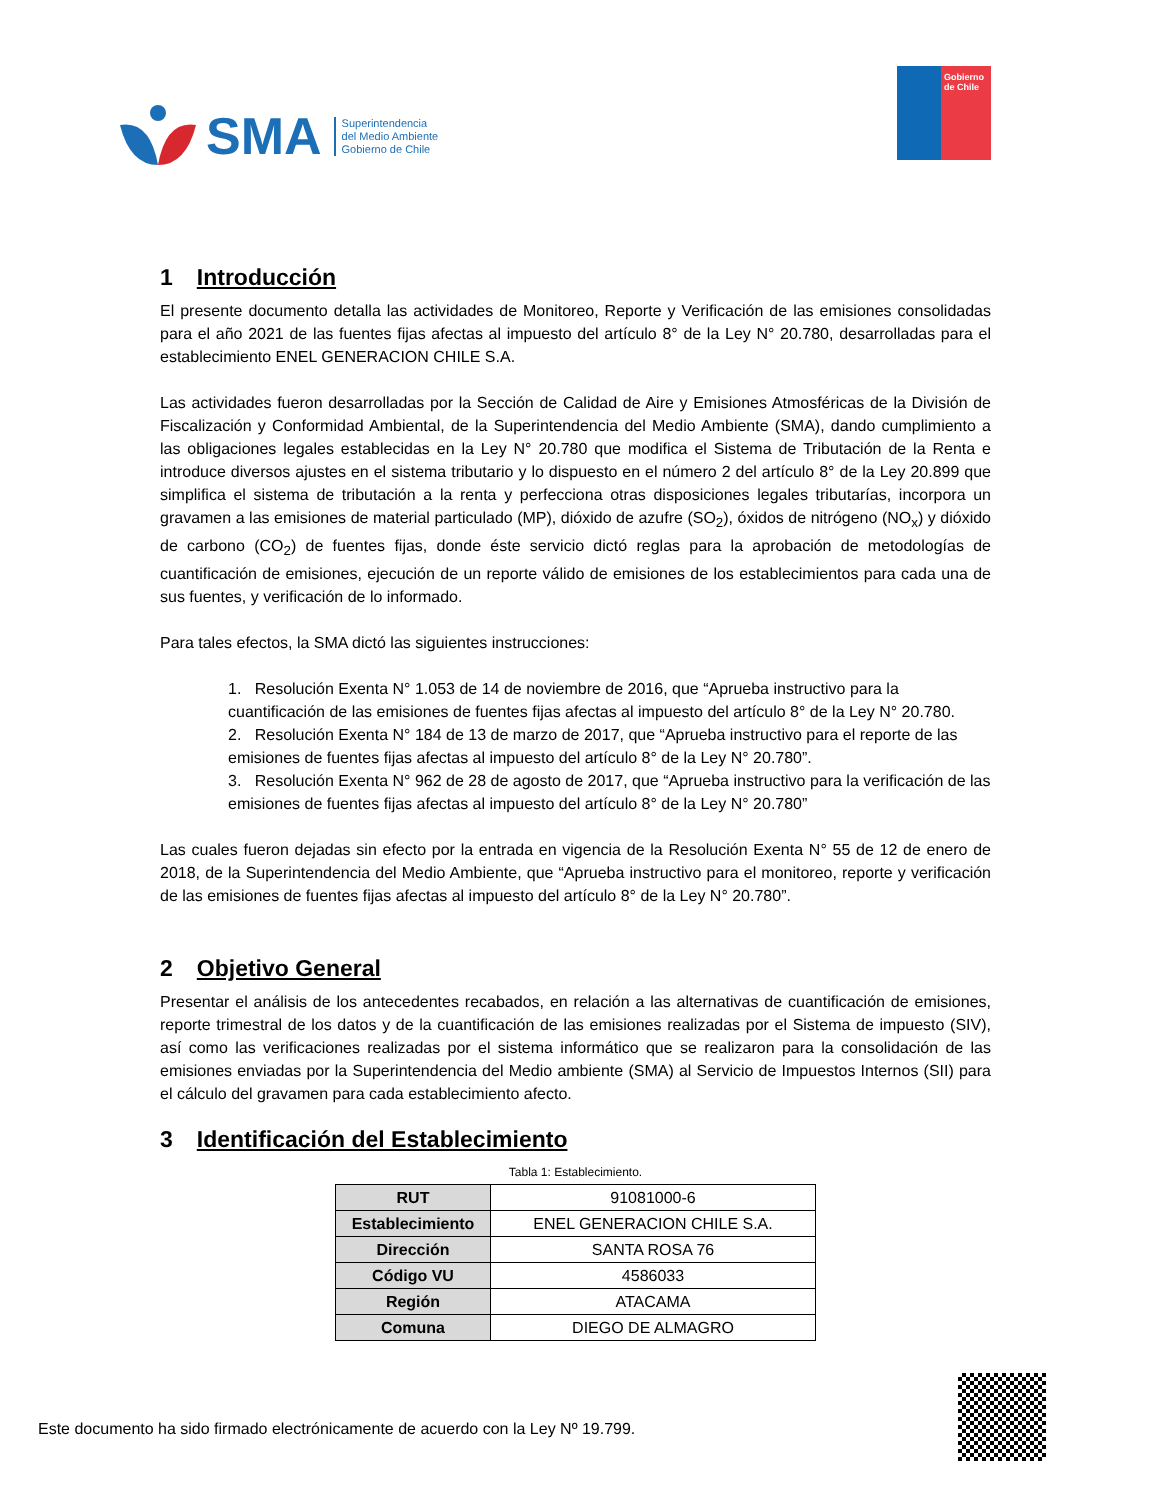SMA
Superintendencia
del Medio Ambiente
Gobierno de Chile
Gobierno de Chile
1 Introducción
El presente documento detalla las actividades de Monitoreo, Reporte y Verificación de las emisiones consolidadas para el año 2021 de las fuentes fijas afectas al impuesto del artículo 8° de la Ley N° 20.780, desarrolladas para el establecimiento ENEL GENERACION CHILE S.A.
Las actividades fueron desarrolladas por la Sección de Calidad de Aire y Emisiones Atmosféricas de la División de Fiscalización y Conformidad Ambiental, de la Superintendencia del Medio Ambiente (SMA), dando cumplimiento a las obligaciones legales establecidas en la Ley N° 20.780 que modifica el Sistema de Tributación de la Renta e introduce diversos ajustes en el sistema tributario y lo dispuesto en el número 2 del artículo 8° de la Ley 20.899 que simplifica el sistema de tributación a la renta y perfecciona otras disposiciones legales tributarías, incorpora un gravamen a las emisiones de material particulado (MP), dióxido de azufre (SO<sub>2</sub>), óxidos de nitrógeno (NO<sub>x</sub>) y dióxido de carbono (CO<sub>2</sub>) de fuentes fijas, donde éste servicio dictó reglas para la aprobación de metodologías de cuantificación de emisiones, ejecución de un reporte válido de emisiones de los establecimientos para cada una de sus fuentes, y verificación de lo informado.
Para tales efectos, la SMA dictó las siguientes instrucciones:
1. Resolución Exenta N° 1.053 de 14 de noviembre de 2016, que “Aprueba instructivo para la cuantificación de las emisiones de fuentes fijas afectas al impuesto del artículo 8° de la Ley N° 20.780.
2. Resolución Exenta N° 184 de 13 de marzo de 2017, que “Aprueba instructivo para el reporte de las emisiones de fuentes fijas afectas al impuesto del artículo 8° de la Ley N° 20.780”.
3. Resolución Exenta N° 962 de 28 de agosto de 2017, que “Aprueba instructivo para la verificación de las emisiones de fuentes fijas afectas al impuesto del artículo 8° de la Ley N° 20.780”
Las cuales fueron dejadas sin efecto por la entrada en vigencia de la Resolución Exenta N° 55 de 12 de enero de 2018, de la Superintendencia del Medio Ambiente, que “Aprueba instructivo para el monitoreo, reporte y verificación de las emisiones de fuentes fijas afectas al impuesto del artículo 8° de la Ley N° 20.780”.
2 Objetivo General
Presentar el análisis de los antecedentes recabados, en relación a las alternativas de cuantificación de emisiones, reporte trimestral de los datos y de la cuantificación de las emisiones realizadas por el Sistema de impuesto (SIV), así como las verificaciones realizadas por el sistema informático que se realizaron para la consolidación de las emisiones enviadas por la Superintendencia del Medio ambiente (SMA) al Servicio de Impuestos Internos (SII) para el cálculo del gravamen para cada establecimiento afecto.
3 Identificación del Establecimiento
Tabla 1: Establecimiento.
| RUT | 91081000-6 |
| Establecimiento | ENEL GENERACION CHILE S.A. |
| Dirección | SANTA ROSA 76 |
| Código VU | 4586033 |
| Región | ATACAMA |
| Comuna | DIEGO DE ALMAGRO |
Este documento ha sido firmado electrónicamente de acuerdo con la Ley Nº 19.799.